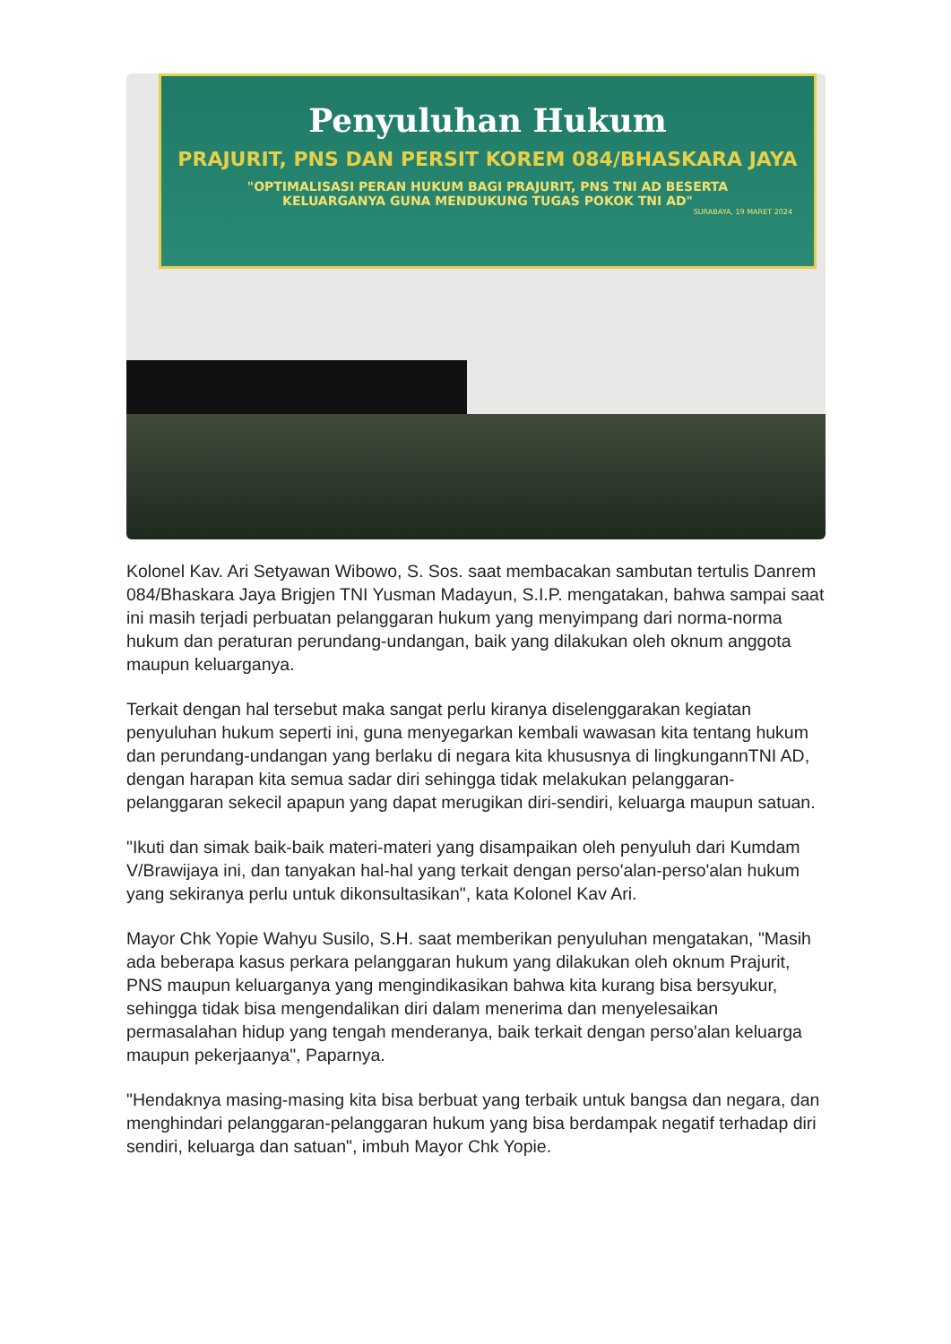Penyuluhan Hukum
PRAJURIT, PNS DAN PERSIT KOREM 084/BHASKARA JAYA
"OPTIMALISASI PERAN HUKUM BAGI PRAJURIT, PNS TNI AD BESERTA
KELUARGANYA GUNA MENDUKUNG TUGAS POKOK TNI AD"
SURABAYA, 19 MARET 2024
Kolonel Kav. Ari Setyawan Wibowo, S. Sos. saat membacakan sambutan tertulis Danrem 084/Bhaskara Jaya Brigjen TNI Yusman Madayun, S.I.P. mengatakan, bahwa sampai saat ini masih terjadi perbuatan pelanggaran hukum yang menyimpang dari norma-norma hukum dan peraturan perundang-undangan, baik yang dilakukan oleh oknum anggota maupun keluarganya.
Terkait dengan hal tersebut maka sangat perlu kiranya diselenggarakan kegiatan penyuluhan hukum seperti ini, guna menyegarkan kembali wawasan kita tentang hukum dan perundang-undangan yang berlaku di negara kita khususnya di lingkungannTNI AD, dengan harapan kita semua sadar diri sehingga tidak melakukan pelanggaran-pelanggaran sekecil apapun yang dapat merugikan diri-sendiri, keluarga maupun satuan.
"Ikuti dan simak baik-baik materi-materi yang disampaikan oleh penyuluh dari Kumdam V/Brawijaya ini, dan tanyakan hal-hal yang terkait dengan perso'alan-perso'alan hukum yang sekiranya perlu untuk dikonsultasikan", kata Kolonel Kav Ari.
Mayor Chk Yopie Wahyu Susilo, S.H. saat memberikan penyuluhan mengatakan, "Masih ada beberapa kasus perkara pelanggaran hukum yang dilakukan oleh oknum Prajurit, PNS maupun keluarganya yang mengindikasikan bahwa kita kurang bisa bersyukur, sehingga tidak bisa mengendalikan diri dalam menerima dan menyelesaikan permasalahan hidup yang tengah menderanya, baik terkait dengan perso'alan keluarga maupun pekerjaanya", Paparnya.
"Hendaknya masing-masing kita bisa berbuat yang terbaik untuk bangsa dan negara, dan menghindari pelanggaran-pelanggaran hukum yang bisa berdampak negatif terhadap diri sendiri, keluarga dan satuan", imbuh Mayor Chk Yopie.